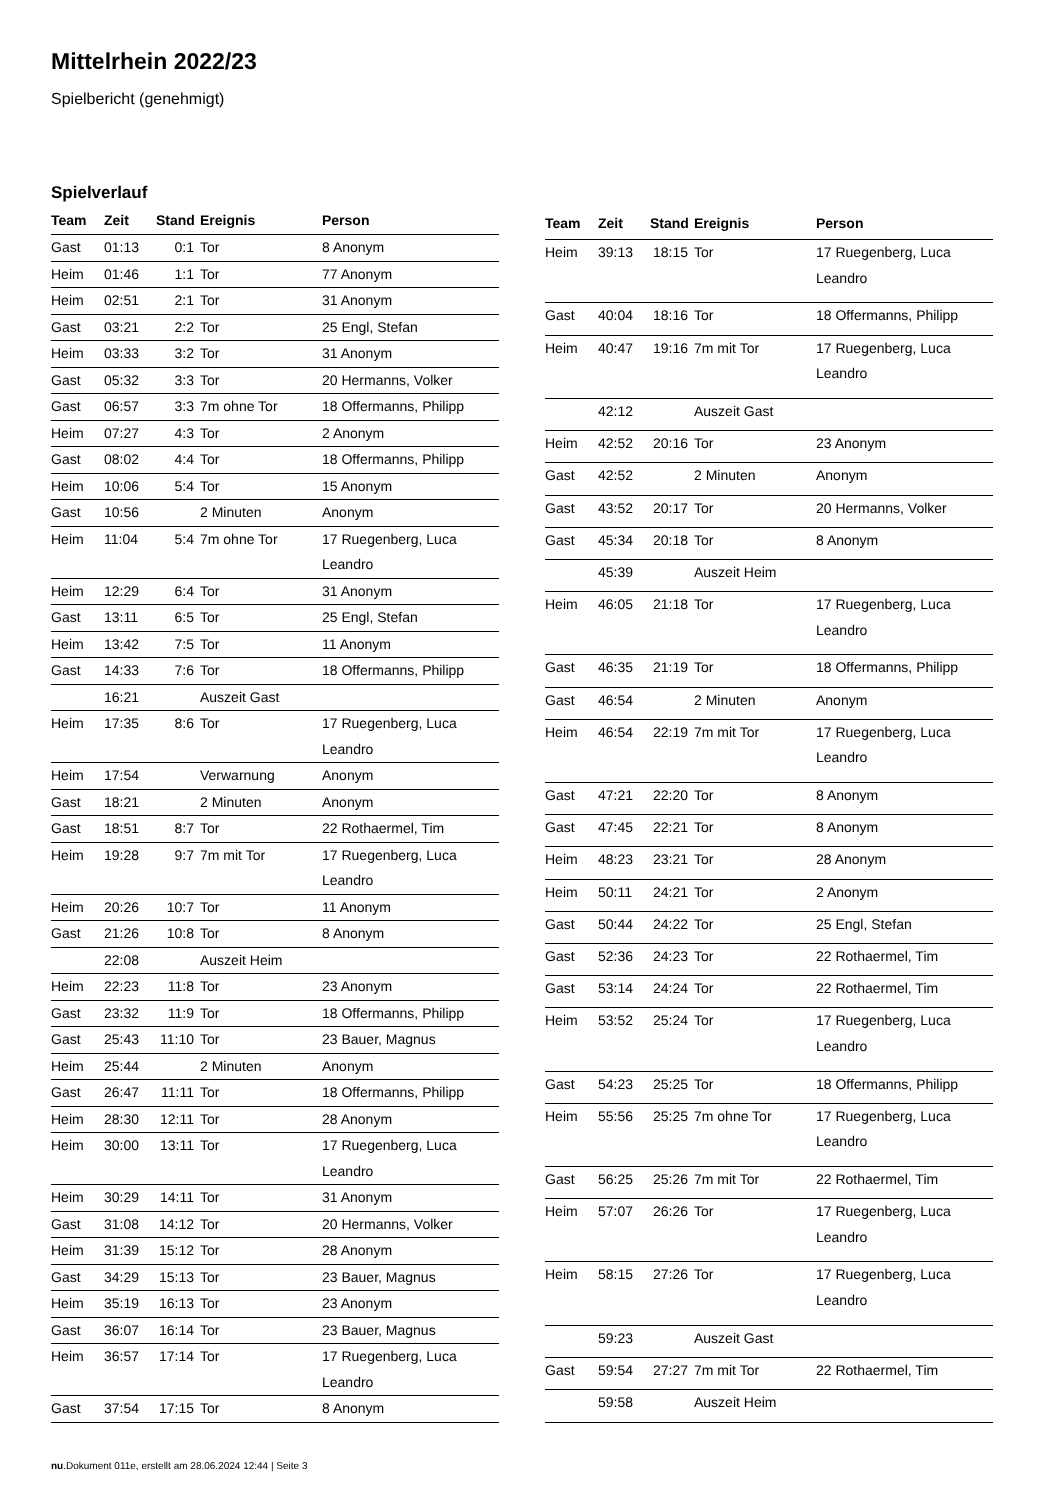Mittelrhein 2022/23
Spielbericht (genehmigt)
Spielverlauf
| Team | Zeit | Stand | Ereignis | Person |
| --- | --- | --- | --- | --- |
| Gast | 01:13 | 0:1 | Tor | 8 Anonym |
| Heim | 01:46 | 1:1 | Tor | 77 Anonym |
| Heim | 02:51 | 2:1 | Tor | 31 Anonym |
| Gast | 03:21 | 2:2 | Tor | 25 Engl, Stefan |
| Heim | 03:33 | 3:2 | Tor | 31 Anonym |
| Gast | 05:32 | 3:3 | Tor | 20 Hermanns, Volker |
| Gast | 06:57 | 3:3 | 7m ohne Tor | 18 Offermanns, Philipp |
| Heim | 07:27 | 4:3 | Tor | 2 Anonym |
| Gast | 08:02 | 4:4 | Tor | 18 Offermanns, Philipp |
| Heim | 10:06 | 5:4 | Tor | 15 Anonym |
| Gast | 10:56 | | 2 Minuten | Anonym |
| Heim | 11:04 | 5:4 | 7m ohne Tor | 17 Ruegenberg, Luca Leandro |
| Heim | 12:29 | 6:4 | Tor | 31 Anonym |
| Gast | 13:11 | 6:5 | Tor | 25 Engl, Stefan |
| Heim | 13:42 | 7:5 | Tor | 11 Anonym |
| Gast | 14:33 | 7:6 | Tor | 18 Offermanns, Philipp |
| | 16:21 | | Auszeit Gast | |
| Heim | 17:35 | 8:6 | Tor | 17 Ruegenberg, Luca Leandro |
| Heim | 17:54 | | Verwarnung | Anonym |
| Gast | 18:21 | | 2 Minuten | Anonym |
| Gast | 18:51 | 8:7 | Tor | 22 Rothaermel, Tim |
| Heim | 19:28 | 9:7 | 7m mit Tor | 17 Ruegenberg, Luca Leandro |
| Heim | 20:26 | 10:7 | Tor | 11 Anonym |
| Gast | 21:26 | 10:8 | Tor | 8 Anonym |
| | 22:08 | | Auszeit Heim | |
| Heim | 22:23 | 11:8 | Tor | 23 Anonym |
| Gast | 23:32 | 11:9 | Tor | 18 Offermanns, Philipp |
| Gast | 25:43 | 11:10 | Tor | 23 Bauer, Magnus |
| Heim | 25:44 | | 2 Minuten | Anonym |
| Gast | 26:47 | 11:11 | Tor | 18 Offermanns, Philipp |
| Heim | 28:30 | 12:11 | Tor | 28 Anonym |
| Heim | 30:00 | 13:11 | Tor | 17 Ruegenberg, Luca Leandro |
| Heim | 30:29 | 14:11 | Tor | 31 Anonym |
| Gast | 31:08 | 14:12 | Tor | 20 Hermanns, Volker |
| Heim | 31:39 | 15:12 | Tor | 28 Anonym |
| Gast | 34:29 | 15:13 | Tor | 23 Bauer, Magnus |
| Heim | 35:19 | 16:13 | Tor | 23 Anonym |
| Gast | 36:07 | 16:14 | Tor | 23 Bauer, Magnus |
| Heim | 36:57 | 17:14 | Tor | 17 Ruegenberg, Luca Leandro |
| Gast | 37:54 | 17:15 | Tor | 8 Anonym |
| Team | Zeit | Stand | Ereignis | Person |
| --- | --- | --- | --- | --- |
| Heim | 39:13 | 18:15 | Tor | 17 Ruegenberg, Luca Leandro |
| Gast | 40:04 | 18:16 | Tor | 18 Offermanns, Philipp |
| Heim | 40:47 | 19:16 | 7m mit Tor | 17 Ruegenberg, Luca Leandro |
| | 42:12 | | Auszeit Gast | |
| Heim | 42:52 | 20:16 | Tor | 23 Anonym |
| Gast | 42:52 | | 2 Minuten | Anonym |
| Gast | 43:52 | 20:17 | Tor | 20 Hermanns, Volker |
| Gast | 45:34 | 20:18 | Tor | 8 Anonym |
| | 45:39 | | Auszeit Heim | |
| Heim | 46:05 | 21:18 | Tor | 17 Ruegenberg, Luca Leandro |
| Gast | 46:35 | 21:19 | Tor | 18 Offermanns, Philipp |
| Gast | 46:54 | | 2 Minuten | Anonym |
| Heim | 46:54 | 22:19 | 7m mit Tor | 17 Ruegenberg, Luca Leandro |
| Gast | 47:21 | 22:20 | Tor | 8 Anonym |
| Gast | 47:45 | 22:21 | Tor | 8 Anonym |
| Heim | 48:23 | 23:21 | Tor | 28 Anonym |
| Heim | 50:11 | 24:21 | Tor | 2 Anonym |
| Gast | 50:44 | 24:22 | Tor | 25 Engl, Stefan |
| Gast | 52:36 | 24:23 | Tor | 22 Rothaermel, Tim |
| Gast | 53:14 | 24:24 | Tor | 22 Rothaermel, Tim |
| Heim | 53:52 | 25:24 | Tor | 17 Ruegenberg, Luca Leandro |
| Gast | 54:23 | 25:25 | Tor | 18 Offermanns, Philipp |
| Heim | 55:56 | 25:25 | 7m ohne Tor | 17 Ruegenberg, Luca Leandro |
| Gast | 56:25 | 25:26 | 7m mit Tor | 22 Rothaermel, Tim |
| Heim | 57:07 | 26:26 | Tor | 17 Ruegenberg, Luca Leandro |
| Heim | 58:15 | 27:26 | Tor | 17 Ruegenberg, Luca Leandro |
| | 59:23 | | Auszeit Gast | |
| Gast | 59:54 | 27:27 | 7m mit Tor | 22 Rothaermel, Tim |
| | 59:58 | | Auszeit Heim | |
nu.Dokument 011e, erstellt am 28.06.2024 12:44 | Seite 3